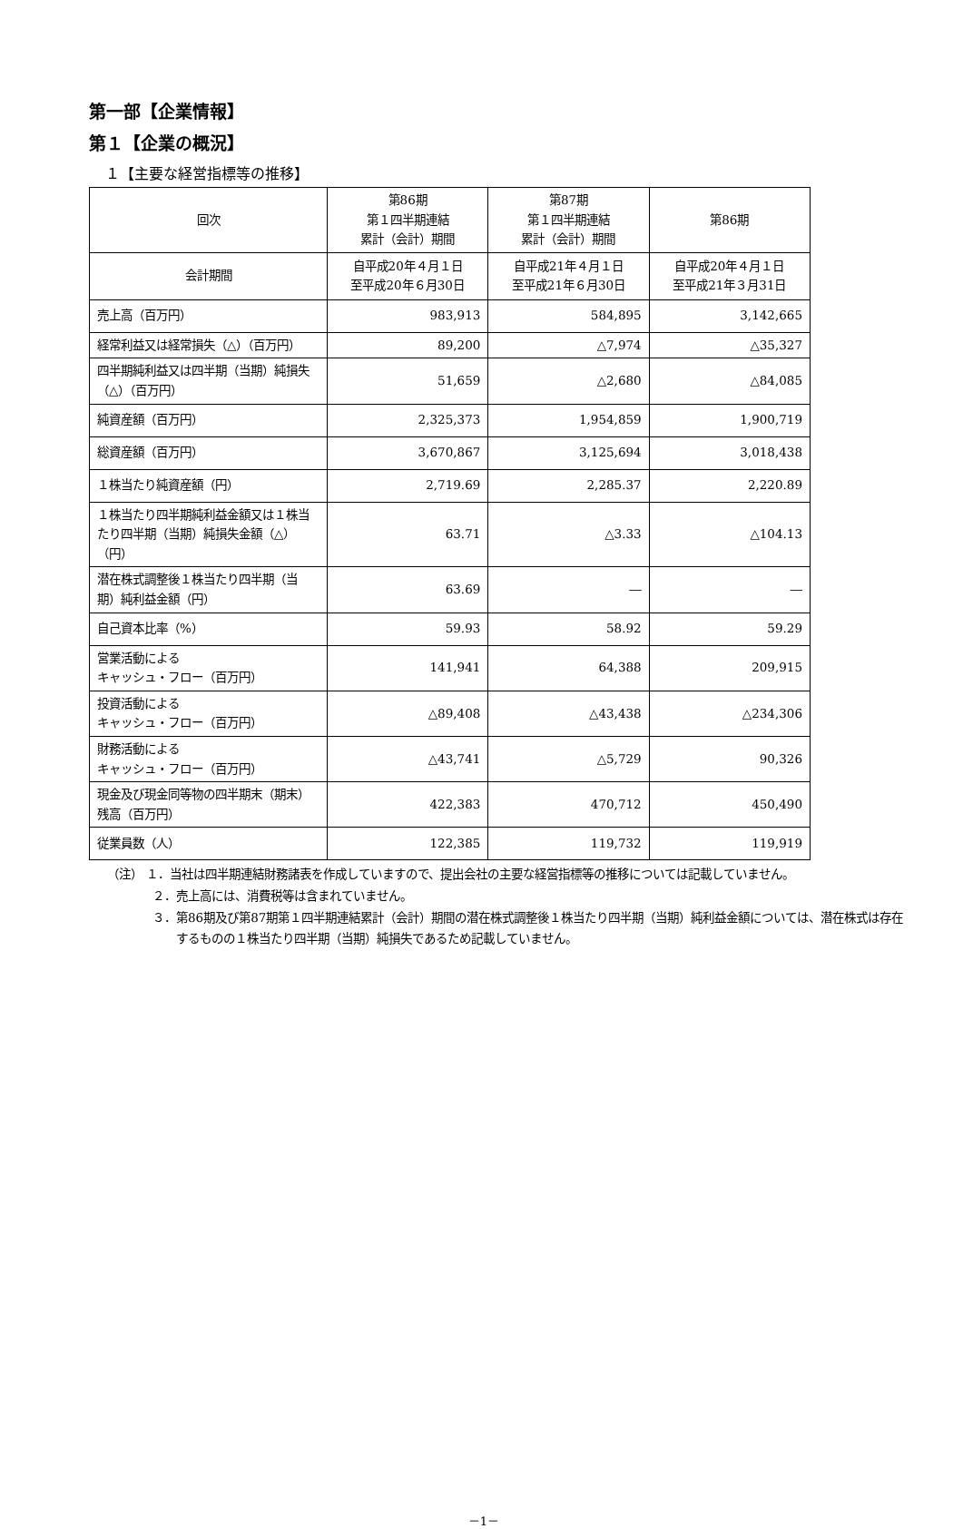第一部【企業情報】
第１【企業の概況】
１【主要な経営指標等の推移】
| 回次 | 第86期 第１四半期連結 累計（会計）期間 | 第87期 第１四半期連結 累計（会計）期間 | 第86期 |
| --- | --- | --- | --- |
| 会計期間 | 自平成20年４月１日 至平成20年６月30日 | 自平成21年４月１日 至平成21年６月30日 | 自平成20年４月１日 至平成21年３月31日 |
| 売上高（百万円） | 983,913 | 584,895 | 3,142,665 |
| 経常利益又は経常損失（△）（百万円） | 89,200 | △7,974 | △35,327 |
| 四半期純利益又は四半期（当期）純損失（△）（百万円） | 51,659 | △2,680 | △84,085 |
| 純資産額（百万円） | 2,325,373 | 1,954,859 | 1,900,719 |
| 総資産額（百万円） | 3,670,867 | 3,125,694 | 3,018,438 |
| １株当たり純資産額（円） | 2,719.69 | 2,285.37 | 2,220.89 |
| １株当たり四半期純利益金額又は１株当たり四半期（当期）純損失金額（△）（円） | 63.71 | △3.33 | △104.13 |
| 潜在株式調整後１株当たり四半期（当期）純利益金額（円） | 63.69 | ― | ― |
| 自己資本比率（%） | 59.93 | 58.92 | 59.29 |
| 営業活動による キャッシュ・フロー（百万円） | 141,941 | 64,388 | 209,915 |
| 投資活動による キャッシュ・フロー（百万円） | △89,408 | △43,438 | △234,306 |
| 財務活動による キャッシュ・フロー（百万円） | △43,741 | △5,729 | 90,326 |
| 現金及び現金同等物の四半期末（期末）残高（百万円） | 422,383 | 470,712 | 450,490 |
| 従業員数（人） | 122,385 | 119,732 | 119,919 |
（注） １．当社は四半期連結財務諸表を作成していますので、提出会社の主要な経営指標等の推移については記載していません。
２．売上高には、消費税等は含まれていません。
３．第86期及び第87期第１四半期連結累計（会計）期間の潜在株式調整後１株当たり四半期（当期）純利益金額については、潜在株式は存在するものの１株当たり四半期（当期）純損失であるため記載していません。
－1－